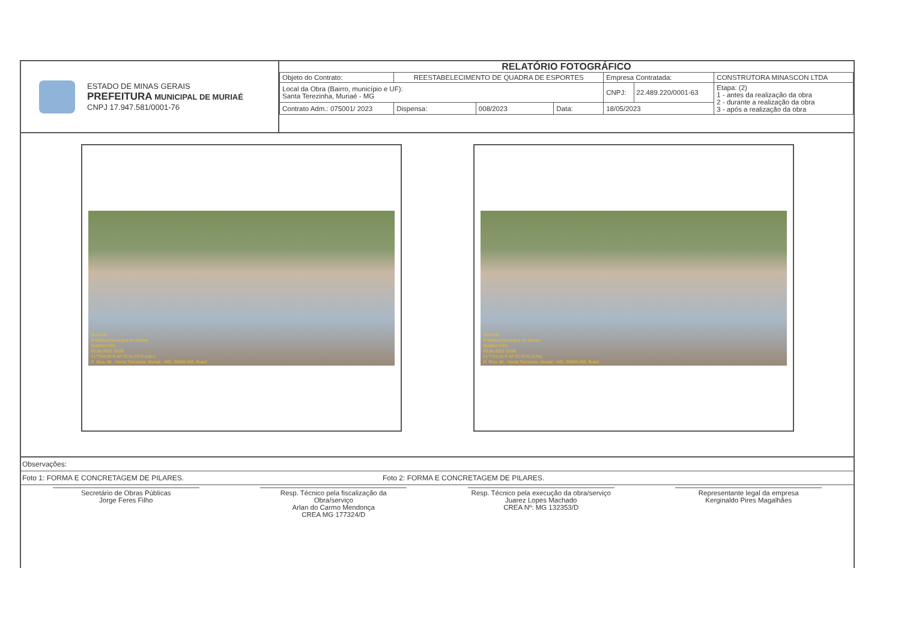ESTADO DE MINAS GERAIS
PREFEITURA MUNICIPAL DE MURIAÉ
CNPJ 17.947.581/0001-76
RELATÓRIO FOTOGRÁFICO
| Objeto do Contrato: | REESTABELECIMENTO DE QUADRA DE ESPORTES | | | Empresa Contratada: | | CONSTRUTORA MINASCON LTDA |
| Local da Obra (Bairro, município e UF): Santa Terezinha, Muriaé - MG | | | | CNPJ: | 22.489.220/0001-63 | Etapa: (2) 1 - antes da realização da obra 2 - durante a realização da obra 3 - após a realização da obra |
| Contrato Adm.: 075001/ 2023 | Dispensa: | 008/2023 | Data: | 18/05/2023 | | |
MURIAÉ
Prefeitura Municipal de Muriaé
Quadra CSU
03.05.2023 10:08
21°7'54,28"S 42°21'14,73"O (±8m)
R. Bica, 88 - Santa Terezinha, Muriaé - MG, 36889-250, Brasil
MURIAÉ
Prefeitura Municipal de Muriaé
Quadra CSU
03.05.2023 10:08
21°7'54,15"S 42°21'15"O (±7m)
R. Bica, 88 - Santa Terezinha, Muriaé - MG, 36889-250, Brasil
Observações:
Foto 1: FORMA E CONCRETAGEM DE PILARES. Foto 2: FORMA E CONCRETAGEM DE PILARES.
Secretário de Obras Públicas
Jorge Feres Filho
Resp. Técnico pela fiscalização da Obra/serviço
Arlan do Carmo Mendonça
CREA MG 177324/D
Resp. Técnico pela execução da obra/serviço
Juarez Lopes Machado
CREA Nº: MG 132353/D
Representante legal da empresa
Kerginaldo Pires Magalhães